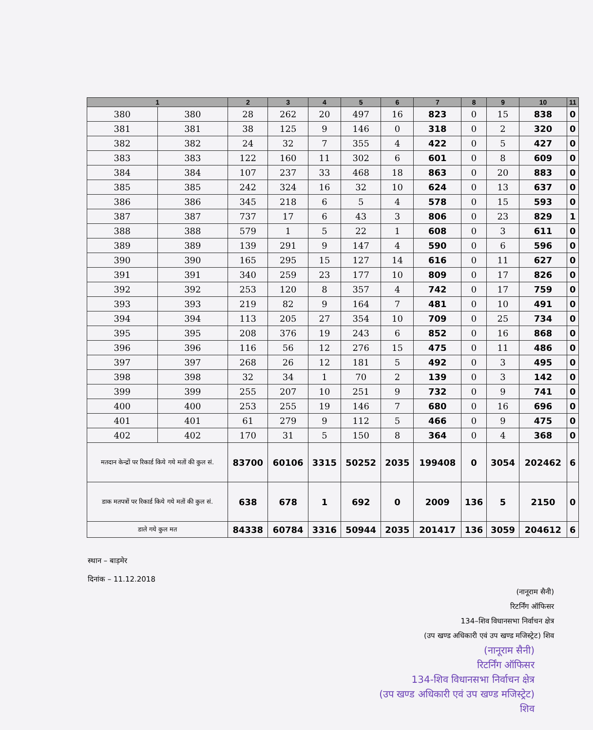| 1 | | 2 | 3 | 4 | 5 | 6 | 7 | 8 | 9 | 10 | 11 |
| --- | --- | --- | --- | --- | --- | --- | --- | --- | --- | --- | --- |
| 380 | 380 | 28 | 262 | 20 | 497 | 16 | 823 | 0 | 15 | 838 | 0 |
| 381 | 381 | 38 | 125 | 9 | 146 | 0 | 318 | 0 | 2 | 320 | 0 |
| 382 | 382 | 24 | 32 | 7 | 355 | 4 | 422 | 0 | 5 | 427 | 0 |
| 383 | 383 | 122 | 160 | 11 | 302 | 6 | 601 | 0 | 8 | 609 | 0 |
| 384 | 384 | 107 | 237 | 33 | 468 | 18 | 863 | 0 | 20 | 883 | 0 |
| 385 | 385 | 242 | 324 | 16 | 32 | 10 | 624 | 0 | 13 | 637 | 0 |
| 386 | 386 | 345 | 218 | 6 | 5 | 4 | 578 | 0 | 15 | 593 | 0 |
| 387 | 387 | 737 | 17 | 6 | 43 | 3 | 806 | 0 | 23 | 829 | 1 |
| 388 | 388 | 579 | 1 | 5 | 22 | 1 | 608 | 0 | 3 | 611 | 0 |
| 389 | 389 | 139 | 291 | 9 | 147 | 4 | 590 | 0 | 6 | 596 | 0 |
| 390 | 390 | 165 | 295 | 15 | 127 | 14 | 616 | 0 | 11 | 627 | 0 |
| 391 | 391 | 340 | 259 | 23 | 177 | 10 | 809 | 0 | 17 | 826 | 0 |
| 392 | 392 | 253 | 120 | 8 | 357 | 4 | 742 | 0 | 17 | 759 | 0 |
| 393 | 393 | 219 | 82 | 9 | 164 | 7 | 481 | 0 | 10 | 491 | 0 |
| 394 | 394 | 113 | 205 | 27 | 354 | 10 | 709 | 0 | 25 | 734 | 0 |
| 395 | 395 | 208 | 376 | 19 | 243 | 6 | 852 | 0 | 16 | 868 | 0 |
| 396 | 396 | 116 | 56 | 12 | 276 | 15 | 475 | 0 | 11 | 486 | 0 |
| 397 | 397 | 268 | 26 | 12 | 181 | 5 | 492 | 0 | 3 | 495 | 0 |
| 398 | 398 | 32 | 34 | 1 | 70 | 2 | 139 | 0 | 3 | 142 | 0 |
| 399 | 399 | 255 | 207 | 10 | 251 | 9 | 732 | 0 | 9 | 741 | 0 |
| 400 | 400 | 253 | 255 | 19 | 146 | 7 | 680 | 0 | 16 | 696 | 0 |
| 401 | 401 | 61 | 279 | 9 | 112 | 5 | 466 | 0 | 9 | 475 | 0 |
| 402 | 402 | 170 | 31 | 5 | 150 | 8 | 364 | 0 | 4 | 368 | 0 |
| मतदान केन्द्रों पर रिकार्ड किये गये मतों की कुल सं. | | 83700 | 60106 | 3315 | 50252 | 2035 | 199408 | 0 | 3054 | 202462 | 6 |
| डाक मतपत्रों पर रिकार्ड किये गये मतों की कुल सं. | | 638 | 678 | 1 | 692 | 0 | 2009 | 136 | 5 | 2150 | 0 |
| डाले गये कुल मत | | 84338 | 60784 | 3316 | 50944 | 2035 | 201417 | 136 | 3059 | 204612 | 6 |
स्थान – बाड़मेर
दिनांक – 11.12.2018
(नानूराम सैनी)
रिटर्निंग ऑफिसर
134–शिव विधानसभा निर्वाचन क्षेत्र
(उप खण्ड अधिकारी एवं उप खण्ड मजिस्ट्रेट) शिव
(नानूराम सैनी)
रिटर्निंग ऑफिसर
134-शिव विधानसभा निर्वाचन क्षेत्र
(उप खण्ड अधिकारी एवं उप खण्ड मजिस्ट्रेट)
शिव